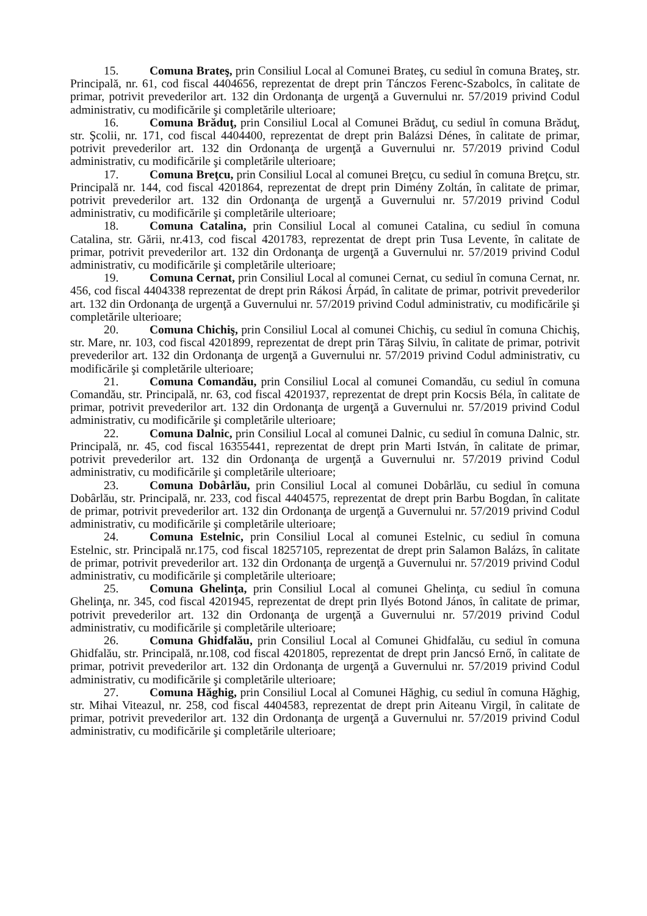15. Comuna Brateş, prin Consiliul Local al Comunei Brateş, cu sediul în comuna Brateş, str. Principală, nr. 61, cod fiscal 4404656, reprezentat de drept prin Tánczos Ferenc-Szabolcs, în calitate de primar, potrivit prevederilor art. 132 din Ordonanţa de urgenţă a Guvernului nr. 57/2019 privind Codul administrativ, cu modificările şi completările ulterioare;
16. Comuna Brăduţ, prin Consiliul Local al Comunei Brăduţ, cu sediul în comuna Brăduţ, str. Şcolii, nr. 171, cod fiscal 4404400, reprezentat de drept prin Balázsi Dénes, în calitate de primar, potrivit prevederilor art. 132 din Ordonanţa de urgenţă a Guvernului nr. 57/2019 privind Codul administrativ, cu modificările şi completările ulterioare;
17. Comuna Breţcu, prin Consiliul Local al comunei Breţcu, cu sediul în comuna Breţcu, str. Principală nr. 144, cod fiscal 4201864, reprezentat de drept prin Dimény Zoltán, în calitate de primar, potrivit prevederilor art. 132 din Ordonanţa de urgenţă a Guvernului nr. 57/2019 privind Codul administrativ, cu modificările şi completările ulterioare;
18. Comuna Catalina, prin Consiliul Local al comunei Catalina, cu sediul în comuna Catalina, str. Gării, nr.413, cod fiscal 4201783, reprezentat de drept prin Tusa Levente, în calitate de primar, potrivit prevederilor art. 132 din Ordonanţa de urgenţă a Guvernului nr. 57/2019 privind Codul administrativ, cu modificările şi completările ulterioare;
19. Comuna Cernat, prin Consiliul Local al comunei Cernat, cu sediul în comuna Cernat, nr. 456, cod fiscal 4404338 reprezentat de drept prin Rákosi Árpád, în calitate de primar, potrivit prevederilor art. 132 din Ordonanţa de urgenţă a Guvernului nr. 57/2019 privind Codul administrativ, cu modificările şi completările ulterioare;
20. Comuna Chichiş, prin Consiliul Local al comunei Chichiş, cu sediul în comuna Chichiş, str. Mare, nr. 103, cod fiscal 4201899, reprezentat de drept prin Tăraş Silviu, în calitate de primar, potrivit prevederilor art. 132 din Ordonanţa de urgenţă a Guvernului nr. 57/2019 privind Codul administrativ, cu modificările şi completările ulterioare;
21. Comuna Comandău, prin Consiliul Local al comunei Comandău, cu sediul în comuna Comandău, str. Principală, nr. 63, cod fiscal 4201937, reprezentat de drept prin Kocsis Béla, în calitate de primar, potrivit prevederilor art. 132 din Ordonanţa de urgenţă a Guvernului nr. 57/2019 privind Codul administrativ, cu modificările şi completările ulterioare;
22. Comuna Dalnic, prin Consiliul Local al comunei Dalnic, cu sediul în comuna Dalnic, str. Principală, nr. 45, cod fiscal 16355441, reprezentat de drept prin Marti István, în calitate de primar, potrivit prevederilor art. 132 din Ordonanţa de urgenţă a Guvernului nr. 57/2019 privind Codul administrativ, cu modificările şi completările ulterioare;
23. Comuna Dobârlău, prin Consiliul Local al comunei Dobârlău, cu sediul în comuna Dobârlău, str. Principală, nr. 233, cod fiscal 4404575, reprezentat de drept prin Barbu Bogdan, în calitate de primar, potrivit prevederilor art. 132 din Ordonanţa de urgenţă a Guvernului nr. 57/2019 privind Codul administrativ, cu modificările şi completările ulterioare;
24. Comuna Estelnic, prin Consiliul Local al comunei Estelnic, cu sediul în comuna Estelnic, str. Principală nr.175, cod fiscal 18257105, reprezentat de drept prin Salamon Balázs, în calitate de primar, potrivit prevederilor art. 132 din Ordonanţa de urgenţă a Guvernului nr. 57/2019 privind Codul administrativ, cu modificările şi completările ulterioare;
25. Comuna Ghelinţa, prin Consiliul Local al comunei Ghelinţa, cu sediul în comuna Ghelinţa, nr. 345, cod fiscal 4201945, reprezentat de drept prin Ilyés Botond János, în calitate de primar, potrivit prevederilor art. 132 din Ordonanţa de urgenţă a Guvernului nr. 57/2019 privind Codul administrativ, cu modificările şi completările ulterioare;
26. Comuna Ghidfalău, prin Consiliul Local al Comunei Ghidfalău, cu sediul în comuna Ghidfalău, str. Principală, nr.108, cod fiscal 4201805, reprezentat de drept prin Jancsó Ernő, în calitate de primar, potrivit prevederilor art. 132 din Ordonanţa de urgenţă a Guvernului nr. 57/2019 privind Codul administrativ, cu modificările şi completările ulterioare;
27. Comuna Hăghig, prin Consiliul Local al Comunei Hăghig, cu sediul în comuna Hăghig, str. Mihai Viteazul, nr. 258, cod fiscal 4404583, reprezentat de drept prin Aiteanu Virgil, în calitate de primar, potrivit prevederilor art. 132 din Ordonanţa de urgenţă a Guvernului nr. 57/2019 privind Codul administrativ, cu modificările şi completările ulterioare;